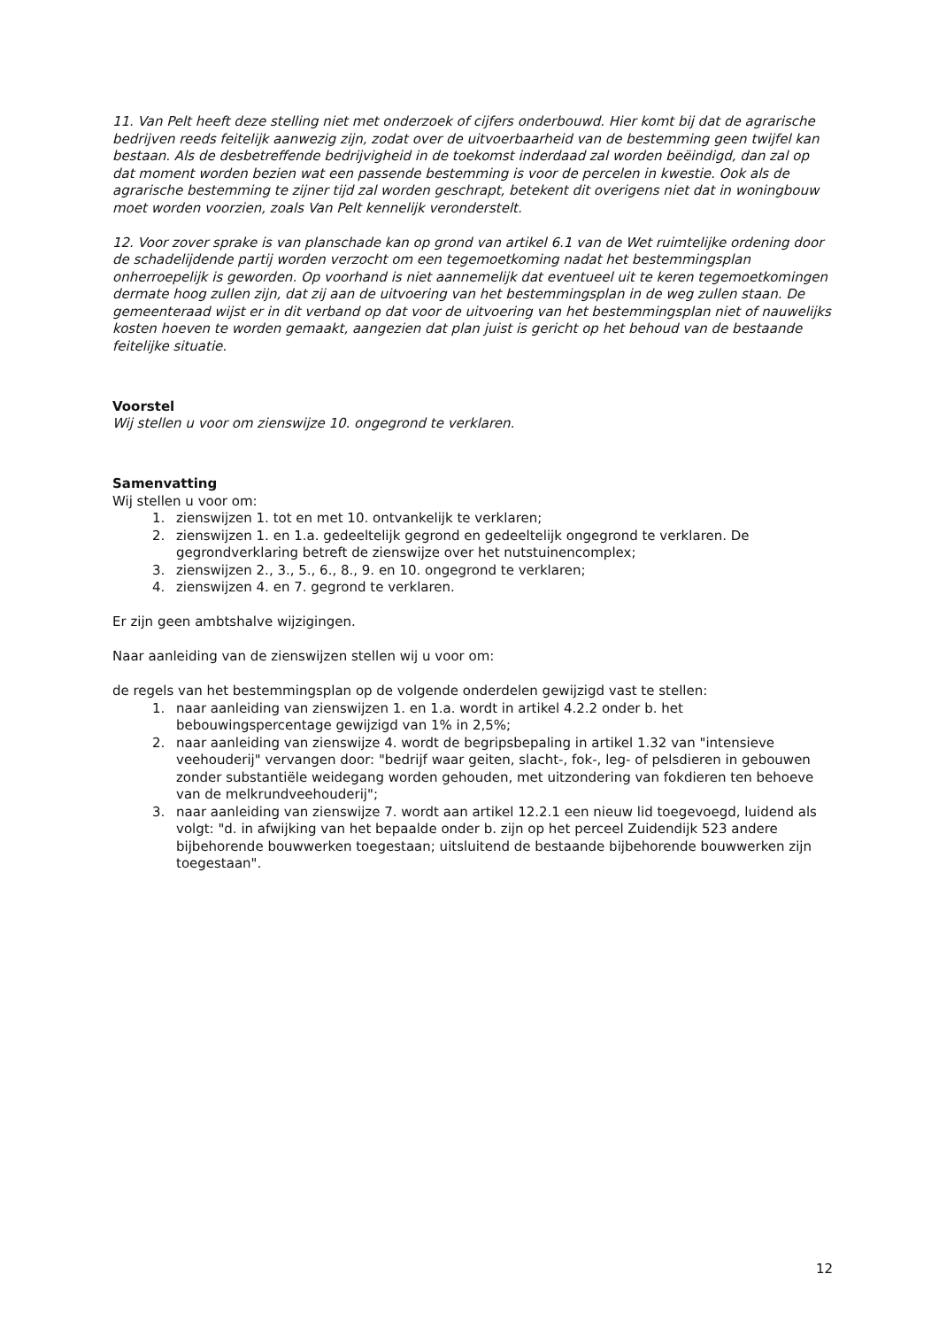11. Van Pelt heeft deze stelling niet met onderzoek of cijfers onderbouwd. Hier komt bij dat de agrarische bedrijven reeds feitelijk aanwezig zijn, zodat over de uitvoerbaarheid van de bestemming geen twijfel kan bestaan. Als de desbetreffende bedrijvigheid in de toekomst inderdaad zal worden beëindigd, dan zal op dat moment worden bezien wat een passende bestemming is voor de percelen in kwestie. Ook als de agrarische bestemming te zijner tijd zal worden geschrapt, betekent dit overigens niet dat in woningbouw moet worden voorzien, zoals Van Pelt kennelijk veronderstelt.
12. Voor zover sprake is van planschade kan op grond van artikel 6.1 van de Wet ruimtelijke ordening door de schadelijdende partij worden verzocht om een tegemoetkoming nadat het bestemmingsplan onherroepelijk is geworden. Op voorhand is niet aannemelijk dat eventueel uit te keren tegemoetkomingen dermate hoog zullen zijn, dat zij aan de uitvoering van het bestemmingsplan in de weg zullen staan. De gemeenteraad wijst er in dit verband op dat voor de uitvoering van het bestemmingsplan niet of nauwelijks kosten hoeven te worden gemaakt, aangezien dat plan juist is gericht op het behoud van de bestaande feitelijke situatie.
Voorstel
Wij stellen u voor om zienswijze 10. ongegrond te verklaren.
Samenvatting
Wij stellen u voor om:
1. zienswijzen 1. tot en met 10. ontvankelijk te verklaren;
2. zienswijzen 1. en 1.a. gedeeltelijk gegrond en gedeeltelijk ongegrond te verklaren. De gegrondverklaring betreft de zienswijze over het nutstuinencomplex;
3. zienswijzen 2., 3., 5., 6., 8., 9. en 10. ongegrond te verklaren;
4. zienswijzen 4. en 7. gegrond te verklaren.
Er zijn geen ambtshalve wijzigingen.
Naar aanleiding van de zienswijzen stellen wij u voor om:
de regels van het bestemmingsplan op de volgende onderdelen gewijzigd vast te stellen:
1. naar aanleiding van zienswijzen 1. en 1.a. wordt in artikel 4.2.2 onder b. het bebouwingspercentage gewijzigd van 1% in 2,5%;
2. naar aanleiding van zienswijze 4. wordt de begripsbepaling in artikel 1.32 van "intensieve veehouderij" vervangen door: "bedrijf waar geiten, slacht-, fok-, leg- of pelsdieren in gebouwen zonder substantiële weidegang worden gehouden, met uitzondering van fokdieren ten behoeve van de melkrundveehouderij";
3. naar aanleiding van zienswijze 7. wordt aan artikel 12.2.1 een nieuw lid toegevoegd, luidend als volgt: "d. in afwijking van het bepaalde onder b. zijn op het perceel Zuidendijk 523 andere bijbehorende bouwwerken toegestaan; uitsluitend de bestaande bijbehorende bouwwerken zijn toegestaan".
12